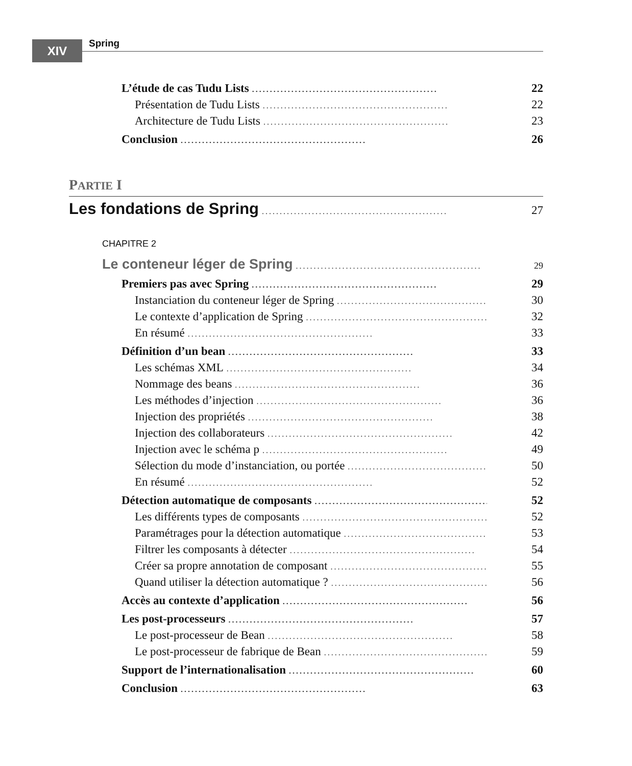XIV Spring
L’étude de cas Tudu Lists.................................................... 22
Présentation de Tudu Lists.................................................... 22
Architecture de Tudu Lists.................................................... 23
Conclusion.................................................... 26
PARTIE I
Les fondations de Spring.................................................... 27
CHAPITRE 2
Le conteneur léger de Spring.................................................... 29
Premiers pas avec Spring.................................................... 29
Instanciation du conteneur léger de Spring.................................................... 30
Le contexte d’application de Spring.................................................... 32
En résumé.................................................... 33
Définition d’un bean.................................................... 33
Les schémas XML.................................................... 34
Nommage des beans.................................................... 36
Les méthodes d’injection.................................................... 36
Injection des propriétés.................................................... 38
Injection des collaborateurs.................................................... 42
Injection avec le schéma p.................................................... 49
Sélection du mode d’instanciation, ou portée.................................................... 50
En résumé.................................................... 52
Détection automatique de composants.................................................... 52
Les différents types de composants.................................................... 52
Paramétrages pour la détection automatique.................................................... 53
Filtrer les composants à détecter.................................................... 54
Créer sa propre annotation de composant.................................................... 55
Quand utiliser la détection automatique ?.................................................... 56
Accès au contexte d’application.................................................... 56
Les post-processeurs.................................................... 57
Le post-processeur de Bean.................................................... 58
Le post-processeur de fabrique de Bean.................................................... 59
Support de l’internationalisation.................................................... 60
Conclusion.................................................... 63